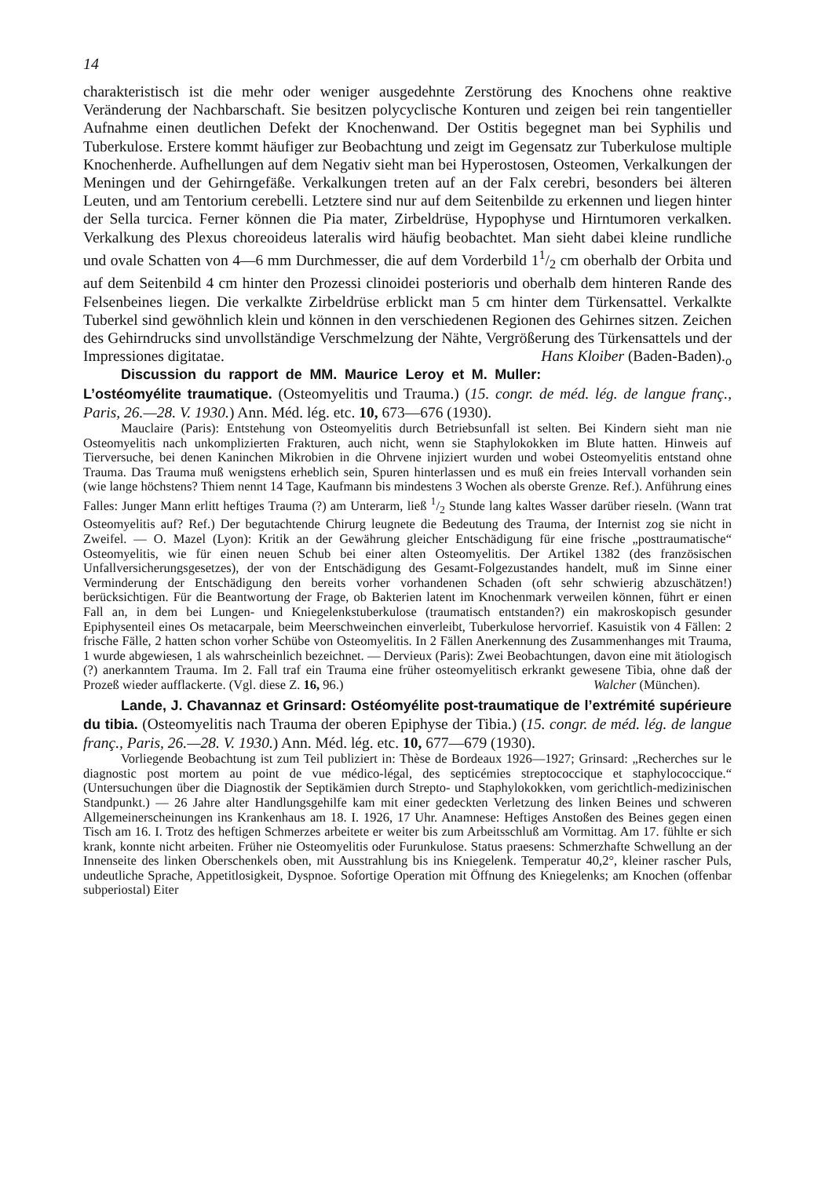14
charakteristisch ist die mehr oder weniger ausgedehnte Zerstörung des Knochens ohne reaktive Veränderung der Nachbarschaft. Sie besitzen polycyclische Konturen und zeigen bei rein tangentieller Aufnahme einen deutlichen Defekt der Knochenwand. Der Ostitis begegnet man bei Syphilis und Tuberkulose. Erstere kommt häufiger zur Beobachtung und zeigt im Gegensatz zur Tuberkulose multiple Knochenherde. Aufhellungen auf dem Negativ sieht man bei Hyperostosen, Osteomen, Verkalkungen der Meningen und der Gehirngefäße. Verkalkungen treten auf an der Falx cerebri, besonders bei älteren Leuten, und am Tentorium cerebelli. Letztere sind nur auf dem Seitenbilde zu erkennen und liegen hinter der Sella turcica. Ferner können die Pia mater, Zirbeldrüse, Hypophyse und Hirntumoren verkalken. Verkalkung des Plexus choreoideus lateralis wird häufig beobachtet. Man sieht dabei kleine rundliche und ovale Schatten von 4—6 mm Durchmesser, die auf dem Vorderbild 11/2 cm oberhalb der Orbita und auf dem Seitenbild 4 cm hinter den Prozessi clinoidei posterioris und oberhalb dem hinteren Rande des Felsenbeines liegen. Die verkalkte Zirbeldrüse erblickt man 5 cm hinter dem Türkensattel. Verkalkte Tuberkel sind gewöhnlich klein und können in den verschiedenen Regionen des Gehirnes sitzen. Zeichen des Gehirndrucks sind unvollständige Verschmelzung der Nähte, Vergrößerung des Türkensattels und der Impressiones digitatae. Hans Kloiber (Baden-Baden).<sub>o</sub>
Discussion du rapport de MM. Maurice Leroy et M. Muller: L’ostéomyélite traumatique. (Osteomyelitis und Trauma.) (15. congr. de méd. lég. de langue franç., Paris, 26.—28. V. 1930.) Ann. Méd. lég. etc. 10, 673—676 (1930).
Mauclaire (Paris): Entstehung von Osteomyelitis durch Betriebsunfall ist selten. Bei Kindern sieht man nie Osteomyelitis nach unkomplizierten Frakturen, auch nicht, wenn sie Staphylokokken im Blute hatten. Hinweis auf Tierversuche, bei denen Kaninchen Mikrobien in die Ohrvene injiziert wurden und wobei Osteomyelitis entstand ohne Trauma. Das Trauma muß wenigstens erheblich sein, Spuren hinterlassen und es muß ein freies Intervall vorhanden sein (wie lange höchstens? Thiem nennt 14 Tage, Kaufmann bis mindestens 3 Wochen als oberste Grenze. Ref.). Anführung eines Falles: Junger Mann erlitt heftiges Trauma (?) am Unterarm, ließ 1/2 Stunde lang kaltes Wasser darüber rieseln. (Wann trat Osteomyelitis auf? Ref.) Der begutachtende Chirurg leugnete die Bedeutung des Trauma, der Internist zog sie nicht in Zweifel. — O. Mazel (Lyon): Kritik an der Gewährung gleicher Entschädigung für eine frische „posttraumatische“ Osteomyelitis, wie für einen neuen Schub bei einer alten Osteomyelitis. Der Artikel 1382 (des französischen Unfallversicherungsgesetzes), der von der Entschädigung des Gesamt-Folgezustandes handelt, muß im Sinne einer Verminderung der Entschädigung den bereits vorher vorhandenen Schaden (oft sehr schwierig abzuschätzen!) berücksichtigen. Für die Beantwortung der Frage, ob Bakterien latent im Knochenmark verweilen können, führt er einen Fall an, in dem bei Lungen- und Kniegelenkstuberkulose (traumatisch entstanden?) ein makroskopisch gesunder Epiphysenteil eines Os metacarpale, beim Meerschweinchen einverleibt, Tuberkulose hervorrief. Kasuistik von 4 Fällen: 2 frische Fälle, 2 hatten schon vorher Schübe von Osteomyelitis. In 2 Fällen Anerkennung des Zusammenhanges mit Trauma, 1 wurde abgewiesen, 1 als wahrscheinlich bezeichnet. — Dervieux (Paris): Zwei Beobachtungen, davon eine mit ätiologisch (?) anerkanntem Trauma. Im 2. Fall traf ein Trauma eine früher osteomyelitisch erkrankt gewesene Tibia, ohne daß der Prozeß wieder aufflackerte. (Vgl. diese Z. 16, 96.) Walcher (München).
Lande, J. Chavannaz et Grinsard: Ostéomyélite post-traumatique de l’extrémité supérieure du tibia. (Osteomyelitis nach Trauma der oberen Epiphyse der Tibia.) (15. congr. de méd. lég. de langue franç., Paris, 26.—28. V. 1930.) Ann. Méd. lég. etc. 10, 677—679 (1930).
Vorliegende Beobachtung ist zum Teil publiziert in: Thèse de Bordeaux 1926—1927; Grinsard: „Recherches sur le diagnostic post mortem au point de vue médico-légal, des septicémies streptococcique et staphylococcique.“ (Untersuchungen über die Diagnostik der Septikämien durch Strepto- und Staphylokokken, vom gerichtlich-medizinischen Standpunkt.) — 26 Jahre alter Handlungsgehilfe kam mit einer gedeckten Verletzung des linken Beines und schweren Allgemeinerscheinungen ins Krankenhaus am 18. I. 1926, 17 Uhr. Anamnese: Heftiges Anstoßen des Beines gegen einen Tisch am 16. I. Trotz des heftigen Schmerzes arbeitete er weiter bis zum Arbeitsschluß am Vormittag. Am 17. fühlte er sich krank, konnte nicht arbeiten. Früher nie Osteomyelitis oder Furunkulose. Status praesens: Schmerzhafte Schwellung an der Innenseite des linken Oberschenkels oben, mit Ausstrahlung bis ins Kniegelenk. Temperatur 40,2°, kleiner rascher Puls, undeutliche Sprache, Appetitlosigkeit, Dyspnoe. Sofortige Operation mit Öffnung des Kniegelenks; am Knochen (offenbar subperiostal) Eiter